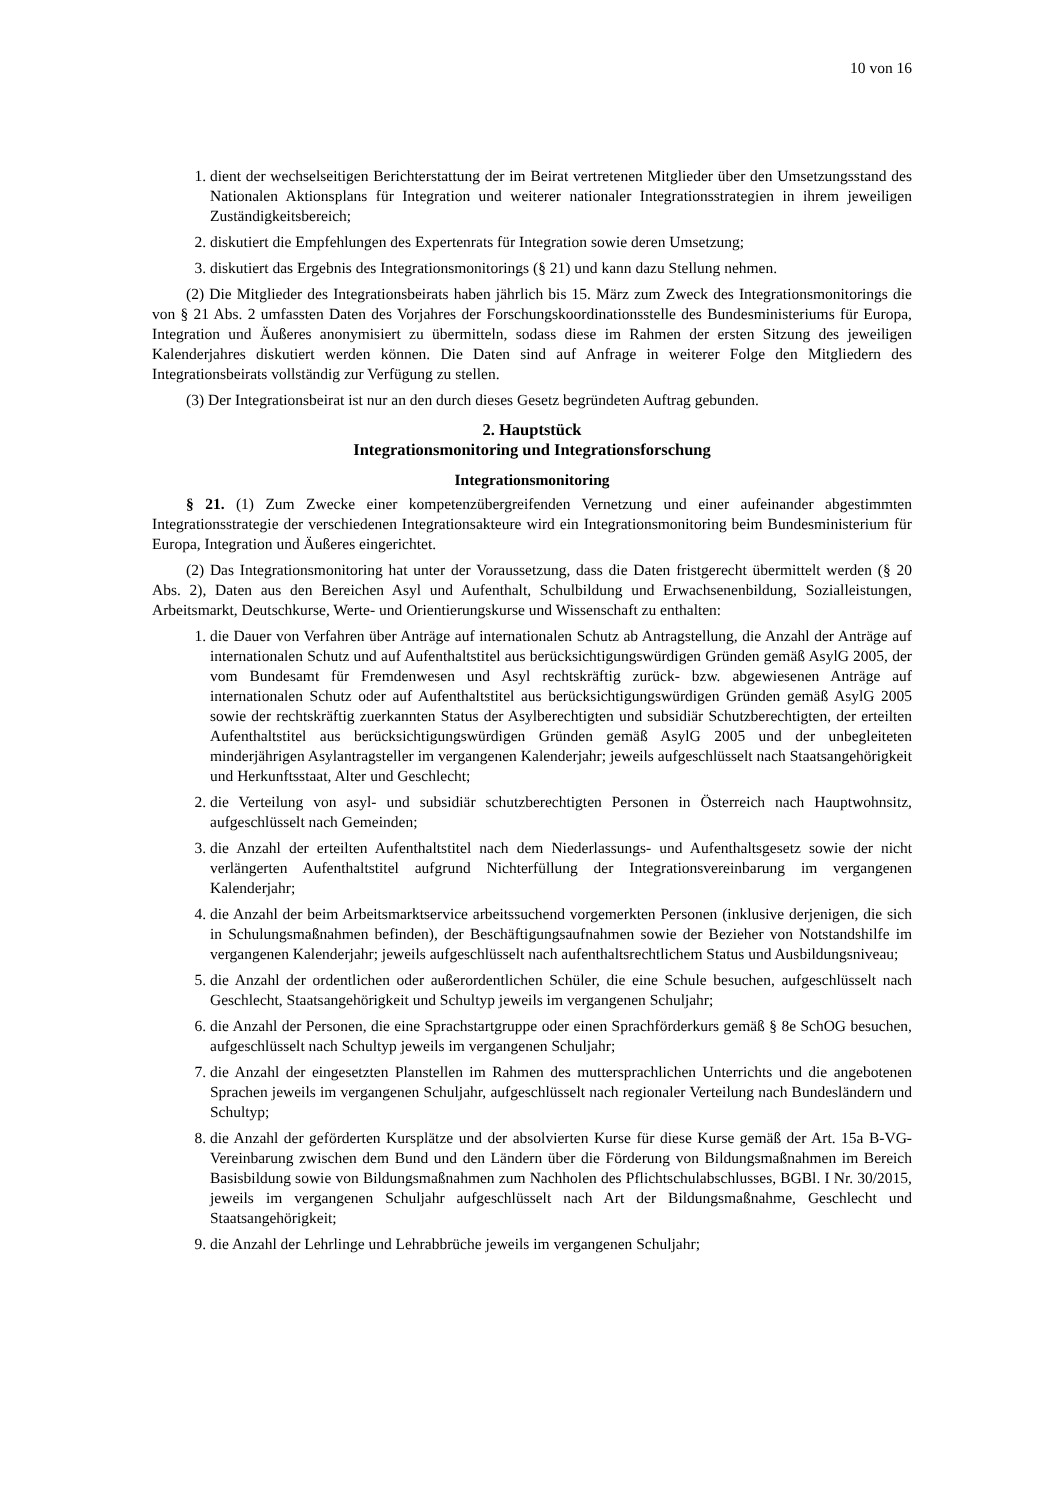10 von 16
1. dient der wechselseitigen Berichterstattung der im Beirat vertretenen Mitglieder über den Umsetzungsstand des Nationalen Aktionsplans für Integration und weiterer nationaler Integrationsstrategien in ihrem jeweiligen Zuständigkeitsbereich;
2. diskutiert die Empfehlungen des Expertenrats für Integration sowie deren Umsetzung;
3. diskutiert das Ergebnis des Integrationsmonitorings (§ 21) und kann dazu Stellung nehmen.
(2) Die Mitglieder des Integrationsbeirats haben jährlich bis 15. März zum Zweck des Integrationsmonitorings die von § 21 Abs. 2 umfassten Daten des Vorjahres der Forschungskoordinationsstelle des Bundesministeriums für Europa, Integration und Äußeres anonymisiert zu übermitteln, sodass diese im Rahmen der ersten Sitzung des jeweiligen Kalenderjahres diskutiert werden können. Die Daten sind auf Anfrage in weiterer Folge den Mitgliedern des Integrationsbeirats vollständig zur Verfügung zu stellen.
(3) Der Integrationsbeirat ist nur an den durch dieses Gesetz begründeten Auftrag gebunden.
2. Hauptstück
Integrationsmonitoring und Integrationsforschung
Integrationsmonitoring
§ 21. (1) Zum Zwecke einer kompetenzübergreifenden Vernetzung und einer aufeinander abgestimmten Integrationsstrategie der verschiedenen Integrationsakteure wird ein Integrationsmonitoring beim Bundesministerium für Europa, Integration und Äußeres eingerichtet.
(2) Das Integrationsmonitoring hat unter der Voraussetzung, dass die Daten fristgerecht übermittelt werden (§ 20 Abs. 2), Daten aus den Bereichen Asyl und Aufenthalt, Schulbildung und Erwachsenenbildung, Sozialleistungen, Arbeitsmarkt, Deutschkurse, Werte- und Orientierungskurse und Wissenschaft zu enthalten:
1. die Dauer von Verfahren über Anträge auf internationalen Schutz ab Antragstellung, die Anzahl der Anträge auf internationalen Schutz und auf Aufenthaltstitel aus berücksichtigungswürdigen Gründen gemäß AsylG 2005, der vom Bundesamt für Fremdenwesen und Asyl rechtskräftig zurück- bzw. abgewiesenen Anträge auf internationalen Schutz oder auf Aufenthaltstitel aus berücksichtigungswürdigen Gründen gemäß AsylG 2005 sowie der rechtskräftig zuerkannten Status der Asylberechtigten und subsidiär Schutzberechtigten, der erteilten Aufenthaltstitel aus berücksichtigungswürdigen Gründen gemäß AsylG 2005 und der unbegleiteten minderjährigen Asylantragsteller im vergangenen Kalenderjahr; jeweils aufgeschlüsselt nach Staatsangehörigkeit und Herkunftsstaat, Alter und Geschlecht;
2. die Verteilung von asyl- und subsidiär schutzberechtigten Personen in Österreich nach Hauptwohnsitz, aufgeschlüsselt nach Gemeinden;
3. die Anzahl der erteilten Aufenthaltstitel nach dem Niederlassungs- und Aufenthaltsgesetz sowie der nicht verlängerten Aufenthaltstitel aufgrund Nichterfüllung der Integrationsvereinbarung im vergangenen Kalenderjahr;
4. die Anzahl der beim Arbeitsmarktservice arbeitssuchend vorgemerkten Personen (inklusive derjenigen, die sich in Schulungsmaßnahmen befinden), der Beschäftigungsaufnahmen sowie der Bezieher von Notstandshilfe im vergangenen Kalenderjahr; jeweils aufgeschlüsselt nach aufenthaltsrechtlichem Status und Ausbildungsniveau;
5. die Anzahl der ordentlichen oder außerordentlichen Schüler, die eine Schule besuchen, aufgeschlüsselt nach Geschlecht, Staatsangehörigkeit und Schultyp jeweils im vergangenen Schuljahr;
6. die Anzahl der Personen, die eine Sprachstartgruppe oder einen Sprachförderkurs gemäß § 8e SchOG besuchen, aufgeschlüsselt nach Schultyp jeweils im vergangenen Schuljahr;
7. die Anzahl der eingesetzten Planstellen im Rahmen des muttersprachlichen Unterrichts und die angebotenen Sprachen jeweils im vergangenen Schuljahr, aufgeschlüsselt nach regionaler Verteilung nach Bundesländern und Schultyp;
8. die Anzahl der geförderten Kursplätze und der absolvierten Kurse für diese Kurse gemäß der Art. 15a B-VG-Vereinbarung zwischen dem Bund und den Ländern über die Förderung von Bildungsmaßnahmen im Bereich Basisbildung sowie von Bildungsmaßnahmen zum Nachholen des Pflichtschulabschlusses, BGBl. I Nr. 30/2015, jeweils im vergangenen Schuljahr aufgeschlüsselt nach Art der Bildungsmaßnahme, Geschlecht und Staatsangehörigkeit;
9. die Anzahl der Lehrlinge und Lehrabbrüche jeweils im vergangenen Schuljahr;